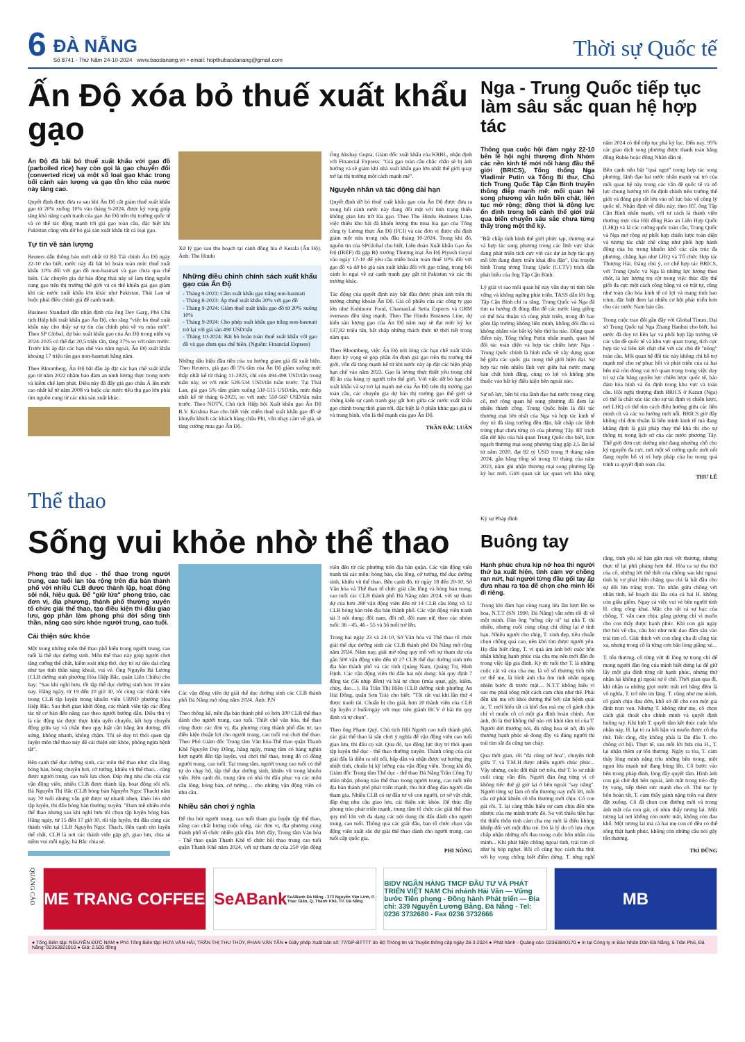6
ĐÀ NẴNG
Số 8741 - Thứ Năm 24-10-2024 www.baodanang.vn • email: hopthubaodanang@gmail.com
Thời sự Quốc tế
Ấn Độ xóa bỏ thuế xuất khẩu gạo
Ấn Độ đã bãi bỏ thuế xuất khẩu với gạo đồ (parboiled rice) hay còn gọi là gạo chuyển đổi (converted rice) và một số loại gạo khác trong bối cảnh sản lượng và gạo tồn kho của nước này tăng cao.
Quyết định được đưa ra sau khi Ấn Độ cắt giảm thuế xuất khẩu gạo từ 20% xuống 10% vào tháng 9-2024, được kỳ vọng giúp tăng khả năng cạnh tranh của gạo Ấn Độ trên thị trường quốc tế và có thể tác động mạnh tới giá gạo toàn cầu, đặc biệt khi Pakistan cũng vừa dỡ bỏ giá sàn xuất khẩu tất cả loại gạo.
Tự tin về sản lượng
Reuters dẫn thông báo mới nhất từ Bộ Tài chính Ấn Độ ngày 22-10 cho biết, nước này đã bãi bỏ hoàn toàn mức thuế xuất khẩu 10% đối với gạo đồ non-basmati và gạo chưa qua chế biến. Các chuyên gia dự báo động thái này sẽ làm tăng nguồn cung gạo trên thị trường thế giới và có thể khiến giá gạo giảm khi các nước xuất khẩu lớn khác như Pakistan, Thái Lan sẽ buộc phải điều chỉnh giá để cạnh tranh.
Business Standard dẫn nhận định của ông Dev Garg, Phó Chủ tịch Hiệp hội xuất khẩu gạo Ấn Độ, cho rằng "việc bỏ thuế xuất khẩu này cho thấy sự tự tin của chính phủ về vụ mùa mới". Theo SP Global, dự báo xuất khẩu gạo của Ấn Độ trong niên vụ 2024-2025 có thể đạt 20,5 triệu tấn, tăng 37% so với năm trước. Trước khi áp đặt các hạn chế vào năm ngoái, Ấn Độ xuất khẩu khoảng 17 triệu tấn gạo non-basmati hằng năm.
Theo Bloomberg, Ấn Độ bắt đầu áp đặt các hạn chế xuất khẩu gạo từ năm 2022 nhằm bảo đảm an ninh lương thực trong nước và kiềm chế lạm phát. Điều này đã đẩy giá gạo châu Á lên mức cao nhất kể từ năm 2008 và buộc các nước tiêu thụ gạo lớn phải tìm nguồn cung từ các nhà sản xuất khác.
Xử lý gạo sau thu hoạch tại cánh đồng lúa ở Kerala (Ấn Độ). Ảnh: The Hindu
Những điều chỉnh chính sách xuất khẩu gạo của Ấn Độ
- Tháng 9-2023: Cấm xuất khẩu gạo trắng non-basmati
- Tháng 8-2023: Áp thuế xuất khẩu 20% với gạo đồ
- Tháng 9-2024: Giảm thuế xuất khẩu gạo đồ từ 20% xuống 10%
- Tháng 9-2024: Cho phép xuất khẩu gạo trắng non-basmati trở lại với giá sàn 490 USD/tấn
- Tháng 10-2024: Bãi bỏ hoàn toàn thuế xuất khẩu với gạo đồ và gạo chưa qua chế biến. (Nguồn: Financial Express)
Những dấu hiệu đầu tiên của xu hướng giảm giá đã xuất hiện. Theo Reuters, giá gạo đồ 5% tấm của Ấn Độ giảm xuống mức thấp nhất kể từ tháng 11-2023, chỉ còn 494-498 USD/tấn trong tuần này, so với mức 528-534 USD/tấn tuần trước. Tại Thái Lan, giá gạo 5% tấm giảm xuống 510-515 USD/tấn, mức thấp nhất kể từ tháng 6-2023, so với mức 550-560 USD/tấn tuần trước. Theo NDTV, Chủ tịch Hiệp hội Xuất khẩu gạo Ấn Độ B.V. Krishna Rao cho biết việc miễn thuế xuất khẩu gạo đồ sẽ khuyến khích các khách hàng châu Phi, vốn nhạy cảm về giá, sẽ tăng cường mua gạo Ấn Độ.
Ông Akshay Gupta, Giám đốc xuất khẩu của KRBL, nhận định với Financial Express: "Giá gạo toàn cầu chắc chắn sẽ bị ảnh hưởng và sẽ giảm khi nhà xuất khẩu gạo lớn nhất thế giới quay trở lại thị trường một cách mạnh mẽ".
Nguyên nhân và tác động dài hạn
Quyết định dỡ bỏ thuế xuất khẩu gạo của Ấn Độ được đưa ra trong bối cảnh nước này đang đối mặt với tình trạng thiếu không gian lưu trữ lúa gạo. Theo The Hindu Business Line, việc thiếu kho bãi đã khiến lượng thu mua lúa gạo của Tổng công ty Lương thực Ấn Độ (FCI) và các đơn vị được chỉ định giảm một nửa trong nửa đầu tháng 10-2024. Trong khi đó, nguồn tin của SPGlobal cho biết, Liên đoàn Xuất khẩu Gạo Ấn Độ (IREF) đã gặp Bộ trưởng Thương mại Ấn Độ Piyush Goyal vào ngày 17-10 để yêu cầu miễn hoàn toàn thuế 10% đối với gạo đồ và dỡ bỏ giá sàn xuất khẩu đối với gạo trắng, trong bối cảnh lo ngại về sự cạnh tranh gay gắt từ Pakistan và các thị trường khác.
Tác động của quyết định này bắt đầu được phản ánh trên thị trường chứng khoán Ấn Độ. Giá cổ phiếu của các công ty gạo lớn như Kohinoor Food, ChamanLal Setia Exports và GRM overseas đều tăng mạnh. Theo The Hindu Business Line, dự kiến sản lượng gạo của Ấn Độ năm nay sẽ đạt mức kỷ lục 137,82 triệu tấn, bất chấp những thách thức từ thời tiết trong năm qua.
Theo Bloomberg, việc Ấn Độ nới lỏng các hạn chế xuất khẩu được kỳ vọng sẽ góp phần ổn định giá gạo trên thị trường thế giới, vốn đã tăng mạnh kể từ khi nước này áp đặt các biện pháp hạn chế vào năm 2023. Gạo là lương thực thiết yếu trong chế độ ăn của hàng tỷ người trên thế giới. Với việc dỡ bỏ hạn chế xuất khẩu và sự trở lại mạnh mẽ của Ấn Độ trên thị trường gạo toàn cầu, các chuyên gia dự báo thị trường gạo thế giới sẽ chứng kiến sự cạnh tranh gay gắt hơn giữa các nước xuất khẩu gạo chính trong thời gian tới, đặc biệt là ở phân khúc gạo giá rẻ và trung bình, vốn là thế mạnh của gạo Ấn Độ.
TRẦN ĐẮC LUÂN
Nga - Trung Quốc tiếp tục làm sâu sắc quan hệ hợp tác
Thông qua cuộc hội đàm ngày 22-10 bên lề hội nghị thượng đỉnh Nhóm các nền kinh tế mới nổi hàng đầu thế giới (BRICS), Tổng thống Nga Vladimir Putin và Tổng Bí thư, Chủ tịch Trung Quốc Tập Cận Bình truyền thông điệp mạnh mẽ: mối quan hệ song phương vẫn luôn bền chặt, liên tục mở rộng; đồng thời là động lực ổn định trong bối cảnh thế giới trải qua biến chuyển sâu sắc chưa từng thấy trong một thế kỷ.
"Bất chấp tình hình thế giới phức tạp, thương mại và hợp tác song phương trong các lĩnh vực khác đang phát triển tích cực với các dự án hợp tác quy mô lớn đang được triển khai đều đặn", Đài truyền hình Trung ương Trung Quốc (CCTV) trích dẫn phát biểu của ông Tập Cận Bình.
Lý giải vì sao mối quan hệ này vẫn duy trì tính bền vững và không ngừng phát triển, TASS dẫn lời ông Tập Cận Bình chỉ ra rằng, Trung Quốc và Nga đã tìm ra hướng đi đúng đắn để các nước láng giềng có thể hòa thuận và cùng phát triển, trong đó bao gồm lập trường không liên minh, không đối đầu và không nhắm vào bất kỳ bên thứ ba nào. Đồng quan điểm này, Tổng thống Putin nhấn mạnh, quan hệ đối tác toàn diện và hợp tác chiến lược Nga - Trung Quốc chính là hình mẫu về xây dựng quan hệ giữa các quốc gia trong thế giới hiện đại. Sự hợp tác trên nhiều lĩnh vực giữa hai nước mang bản chất bình đẳng, cùng có lợi và không phụ thuộc vào bất kỳ điều kiện bên ngoài nào.
Sự nỗ lực, bền bỉ của lãnh đạo hai nước trong củng cố, mở rộng quan hệ song phương đã đem lại nhiều thành công. Trung Quốc hiện là đối tác thương mại lớn nhất của Nga và hợp tác kinh tế duy trì đà tăng trưởng đều đặn, bất chấp các lệnh trừng phạt chưa từng có của phương Tây. RT trích dẫn dữ liệu của hải quan Trung Quốc cho biết, kim ngạch thương mại song phương tăng gấp 2,5 lần kể từ năm 2020, đạt 82 tỷ USD trong 9 tháng năm 2024, gần bằng tổng số trong 10 tháng của năm 2023, năm ghi nhận thương mại song phương lập kỷ lục mới. Giới quan sát lạc quan với khả năng năm 2024 có thể tiếp tục phá kỷ lục. Đến nay, 95% các giao dịch song phương được thanh toán bằng đồng Ruble hoặc đồng Nhân dân tệ.
Bên cạnh nêu bật "quả ngọt" trong hợp tác song phương, lãnh đạo hai nước nhấn mạnh vai trò của mối quan hệ này trong các vấn đề quốc tế và nỗ lực chung hướng tới ổn định chính trên trường thế giới và đóng góp rất lớn vào nỗ lực bảo vệ công lý quốc tế. Nhận định về điều này, theo RT, ông Tập Cận Bình nhấn mạnh, với tư cách là thành viên thường trực của Hội đồng Bảo an Liên Hợp Quốc (LHQ) và là các cường quốc toàn cầu, Trung Quốc và Nga mở rộng sự phối hợp chiến lược toàn diện và tương tác chặt chẽ cũng như phối hợp hành động của họ trong khuôn khổ các cấu trúc đa phương, chẳng hạn như LHQ và Tổ chức Hợp tác Thượng Hải. Đáng chú ý, cơ chế hợp tác BRICS, với Trung Quốc và Nga là những lực lượng then chốt, là lực lượng trụ cột trong việc thúc đẩy thế giới đa cực một cách công bằng và có trật tự, cũng như toàn cầu hóa kinh tế có lợi và mang tính bao trùm, đặc biệt đem lại nhiều cơ hội phát triển hơn cho các nước Nam bán cầu.
Trong cuộc trao đổi gần đây với Global Times, Đại sứ Trung Quốc tại Nga Zhang Hanhui cho biết, hai nước đã duy trì liên lạc và phối hợp lập trường về các vấn đề quốc tế và khu vực quan trọng, tích cực hợp tác và liên kết chặt chẽ với các chủ đề "nóng" toàn cầu. Mối quan hệ đối tác này không chỉ hỗ trợ mạnh mẽ cho sự phục hồi và phát triển của cả hai bên mà còn đóng vai trò quan trọng trong việc duy trì sự cân bằng quyền lực chiến lược quốc tế, bảo đảm hòa bình và ổn định trong khu vực và toàn cầu. Hội nghị thượng đỉnh BRICS ở Kazan (Nga) có thể là chất xúc tác cho sự tái định vị chiến lược, nơi LHQ có thể tìm cách điều hướng giữa các liên minh cũ và các xu hướng mới nổi. BRICS giờ đây không chỉ đơn thuần là liên minh kinh tế mà đang khẳng định là giải pháp thay thế khả thi cho sự thống trị trong lịch sử của các nước phương Tây. Thế giới đơn cực dường như đang nhường chỗ cho kỷ nguyên đa cực, nơi một số cường quốc mới nổi đang tuyên bố vị trí hợp pháp của họ trong quá trình ra quyết định toàn cầu.
THƯ LÊ
Thể thao
Sống vui khỏe nhờ thể thao
Phong trào thể dục - thể thao trong người trung, cao tuổi lan tỏa rộng trên địa bàn thành phố với nhiều CLB được thành lập, hoạt động sôi nổi, hiệu quả. Để "giữ lửa" phong trào, các đơn vị, địa phương, thành phố thường xuyên tổ chức giải thể thao, tạo điều kiện thi đấu giao lưu, góp phần làm phong phú đời sống tinh thần, nâng cao sức khỏe người trung, cao tuổi.
Cải thiện sức khỏe
Một trong những môn thể thao phổ biến trong người trung, cao tuổi là thể dục dưỡng sinh. Môn thể thao này giúp người chơi tăng cường thể chất, kiểm soát nhịp thở, duy trì sự dẻo dai cũng như tạo tinh thần sảng khoái, vui vẻ. Ông Nguyễn Bá Lương (CLB dưỡng sinh phường Hòa Hiệp Bắc, quận Liên Chiểu) cho hay: "Sau khi nghỉ hưu, tôi tập thể dục dưỡng sinh hơn 10 năm nay. Hằng ngày, từ 19 đến 20 giờ 30, tôi cùng các thành viên trong CLB tập luyện trong khuôn viên UBND phường Hòa Hiệp Bắc. Sau thời gian khởi động, các thành viên tập các động tác từ cơ bản đến nâng cao theo người hướng dẫn. Điều thú vị là các động tác được thực hiện uyển chuyển, kết hợp chuyển động giữa tay và chân theo quy luật cân bằng âm dương, đối xứng, không nhanh, không chậm. Tôi sẽ duy trì thói quen tập luyện môn thể thao này để cải thiện sức khỏe, phòng ngừa bệnh tật".
Bên cạnh thể dục dưỡng sinh, các môn thể thao như: cầu lông, bóng bàn, bóng chuyền hơi, cờ tướng, khiêu vũ thể thao... cũng được người trung, cao tuổi lựa chọn. Đáp ứng nhu cầu của các vận động viên, nhiều CLB được thành lập, hoạt động sôi nổi. Bà Nguyễn Thị Bắc (CLB bóng bàn Nguyễn Ngọc Thạch) năm nay 70 tuổi nhưng vẫn giữ được sự nhanh nhẹn, khéo léo nhờ tập luyện, thi đấu bóng bàn thường xuyên. "Đam mê nhiều môn thể thao nhưng sau khi nghỉ hưu tôi chọn tập luyện bóng bàn. Hằng ngày, từ 15 đến 17 giờ 30, tôi tập luyện, thi đấu cùng các thành viên tại CLB Nguyễn Ngọc Thạch. Bên cạnh rèn luyện thể chất, CLB là nơi các thành viên gặp gỡ, giao lưu, chia sẻ niềm vui mỗi ngày, bà Bắc chia sẻ.
Các vận động viên dự giải thể dục dưỡng sinh các CLB thành phố Đà Nẵng mở rộng năm 2024. Ảnh: P.N
Theo thống kê, trên địa bàn thành phố có hơn 300 CLB thể thao dành cho người trung, cao tuổi. Thiết chế văn hóa, thể thao cũng được các đơn vị, địa phương cùng thành phố đầu tư, tạo điều kiện thuận lợi cho người trung, cao tuổi vui chơi thể thao. Theo Phó Giám đốc Trung tâm Văn hóa-Thể thao quận Thanh Khê Nguyễn Duy Đông, hằng ngày, trung tâm có hàng nghìn lượt người đến tập luyện, vui chơi thể thao, trong đó có đông người trung, cao tuổi. Tại trung tâm, người trung cao tuổi có thể tự do chạy bộ, tập thể dục dưỡng sinh, khiêu vũ trong khuôn viên. Bên cạnh đó, trung tâm có nhà thi đấu phục vụ các môn cầu lông, bóng bàn, cờ tướng… cho những vận động viên có nhu cầu.
Nhiều sân chơi ý nghĩa
Để thu hút người trung, cao tuổi tham gia luyện tập thể thao, nâng cao chất lượng cuộc sống, các đơn vị, địa phương cùng thành phố tổ chức nhiều giải đấu. Mới đây, Trung tâm Văn hóa - Thể thao quận Thanh Khê tổ chức hội thao trung cao tuổi quận Thanh Khê năm 2024, với sự tham dự của 250 vận động viên đến từ các phường trên địa bàn quận. Các vận động viên tranh tài các môn: bóng bàn, cầu lông, cờ tướng, thể dục dưỡng sinh, khiêu vũ thể thao. Bên cạnh đó, từ ngày 18 đến 20-10, Sở Văn hóa và Thể thao tổ chức giải cầu lông và bóng bàn trung, cao tuổi các CLB thành phố Đà Nẵng năm 2024, với sự tham dự của hơn 280 vận động viên đến từ 14 CLB cầu lông và 12 CLB bóng bàn trên địa bàn thành phố. Các vận động viên tranh tài 3 nội dung: đôi nam, đôi nữ, đôi nam nữ, theo các nhóm tuổi: 36 - 45, 46 - 55 và 56 tuổi trở lên.
Trong hai ngày 23 và 24-10, Sở Văn hóa và Thể thao tổ chức giải thể dục dưỡng sinh các CLB thành phố Đà Nẵng mở rộng năm 2024. Năm nay, giải mở rộng quy mô với sự tham dự của gần 500 vận động viên đến từ 27 CLB thể dục dưỡng sinh trên địa bàn thành phố và các tỉnh Quảng Nam, Quảng Trị, Bình Định. Các vận động viên thi đấu hai nội dung: bài quy định 7 động tác (56 nhịp đếm) và bài tự chọn (múa quạt, gậy, kiếm, chùy, dao…). Bà Trần Thị Hiền (CLB dưỡng sinh phường An Hải Đông, quận Sơn Trà) cho biết: "Tôi rất vui khi lần thứ 4 được tranh tài. Chuẩn bị cho giải, hơn 20 thành viên của CLB tập luyện 2 buổi/ngày với mục tiêu giành HCV ở bài thi quy định và tự chọn".
Theo ông Phạm Quý, Chủ tịch Hội Người cao tuổi thành phố, các giải thể thao là sân chơi ý nghĩa để vận động viên cao tuổi giao lưu, thi đấu cọ xát. Qua đó, tạo động lực duy trì thói quen tập luyện thể dục - thể thao thường xuyên. Thành công của các giải đấu là diễn ra sôi nổi, hấp dẫn và nhận được sự hưởng ứng nhiệt tình, chuẩn bị kỹ lưỡng của vận động viên. Trong khi đó, Giám đốc Trung tâm Thể dục - thể thao Đà Nẵng Trần Công Tự nhìn nhận, phong trào thể thao trong người trung, cao tuổi trên địa bàn thành phố phát triển mạnh, thu hút đông đảo người dân tham gia. Nhiều CLB có sự đầu tư về con người, cơ sở vật chất, đáp ứng nhu cầu giao lưu, cải thiện sức khỏe. Để thúc đẩy phong trào phát triển mạnh, trung tâm tổ chức các giải thể thao quy mô lớn với đa dạng các nội dung thi đấu dành cho người trung, cao tuổi. Thông qua các giải đấu, ban tổ chức chọn vận động viên xuất sắc dự giải thể thao dành cho người trung, cao tuổi cấp quốc gia.
PHI NÔNG
Ký sự Pháp đình
Buông tay
Hạnh phúc chưa kịp nở hoa thì người thứ ba xuất hiện, tình cảm vợ chồng rạn nứt, hai người từng đầu gối tay ấp đưa nhau ra tòa để chọn cho mình lối đi riêng.
Trong khi đám bạn cùng trang lứa lần lượt lên xe hoa, N.T.T (SN 1990, Đà Nẵng) vẫn sớm tối đi về một mình. Đàn ông "trồng cây si" tại nhà T. thì nhiều, nhưng cuối cùng cũng chỉ dừng lại ở tình bạn. Nhiều người cho rằng, T. xinh đẹp, tiêu chuẩn chọn chồng quá cao, nên khó tìm được người yêu. Họ đâu biết rằng, T. vì quá ám ảnh bởi cuộc hôn nhân không hạnh phúc của cha mẹ nên mới đắn đo trong việc lập gia đình. Ký ức tuổi thơ T. là những cuộc cãi vã của cha mẹ, là vô số thương tích trên cơ thể mẹ, là hình ảnh cha ôm tình nhân ngang nhiên bước đi trước mặt… N.T.T không hiểu vì sao mẹ phải sống một cách cam chịu như thế. Phải đến khi mẹ rời khỏi dương thế bởi căn bệnh quái ác, T. mới hiểu tất cả khổ đau mà mẹ cố gánh chịu chỉ vì muốn cô có một gia đình hoàn chỉnh. Ám ảnh, đó là thứ không thể nào rời khỏi tâm trí của T. Người đời thường nói, đủ nắng hoa sẽ nở, đủ yêu thương hạnh phúc sẽ đong đầy và đúng người thì trái tim sắt đá cũng tan chảy.
Qua thời gian, rồi "đá cũng nở hoa", chuyện tình giữa T. và T.M.H được nhiều người chúc phúc... Vậy nhưng, cuộc đời thật trớ trêu, thứ T. lo sợ nhất cuối cùng vẫn đến. Người đàn ông từng vì cô không tiếc thứ gì giờ lại ở bên ngoài "say nắng". Người từng sợ làm cô tổn thương nay mỗi lời, mỗi câu cứ phải khiến cô tổn thương mới chịu. Có con gái rồi, T. lại càng thấu hiểu sự cam chịu đến nhu nhược của mẹ mình trước đó. So với thiếu tiền bạc thì thiếu thốn tình cảm cha mẹ mới là điều khủng khiếp đối với một đứa trẻ. Đó là lý do cô lựa chọn chấp nhận những nỗi đau trong cuộc hôn nhân của mình... Khi phát hiện chồng ngoại tình, trái tim cô như bị bóp nghẹt. Rồi cô cũng học cách tha thứ, với hy vọng chồng biết điểm dừng. T. từng nghĩ rằng, tình yêu sẽ hàn gắn mọi vết thương, nhưng thực tế lại phũ phàng hơn thế. Hóa ra sự tha thứ của cô, những lời thề thốt của chồng sau khi ngoại tình bị vợ phát hiện chẳng qua chỉ là bất đầu cho sự dối lừa trắng trợn. Tin nhắn giữa chồng với nhân tình, kế hoạch dài lâu của cả hai H. không còn giấu giếm. Ngay cả việc vui vẻ bên người tình H. cũng công khai. Mặc cho tất cả sự bạc của chồng, T. vẫn cam chịu, gắng gượng chỉ vì muốn cho con thấy được hạnh phúc. Khi con gái ngày thơ hỏi về cha, câu hỏi như mũi dao đâm sâu vào trái tim cô. Giải thích với con rằng cha đi công tác xa, nhưng trong cô là từng cơn bão lòng giằng xé...
T. tổn thương, cô từng vứt đi lòng tự trọng chỉ để mong người đàn ông của mình biết dừng lại để giữ lấy một gia đình từng rất hạnh phúc, nhưng thứ nhận lại không gì ngoài sự ê chề. Thời gian qua đi, khi nhận ra những giọt nước mắt rơi hằng đêm là vô nghĩa, T. trở nên im lặng. T. cũng như mẹ mình, cố gánh chịu đau đớn, khổ sở để cho con một gia đình trọn vẹn. Nhưng T. không như mẹ, cô chọn cách giải thoát cho chính mình và quyết định buông tay. Khi biết T. quyết tâm kết thúc cuộc hôn nhân này, H. lại tỏ ra hối hận và muốn được cô tha thứ. Tiếc rằng, đây không phải là lần đầu T. cho chồng cơ hội. Thực tế, sau mỗi lời hứa của H., T. lại nhận thêm sự tổn thương. Ngày ra tòa, T. cảm thấy lòng mình nặng trĩu những bên trong, một ngọn lửa mạnh mẽ đang bùng lên. Cô bước vào bên trong pháp đình, lòng đầy quyết tâm. Hình ảnh con gái chờ đợi bên ngoài, ánh mắt trong trẻo đầy hy vọng, tiếp thêm sức mạnh cho cô. Thủ tục ly hôn hoàn tất, T. cảm thấy gánh nặng trên vai được đặt xuống. Cô đã chọn con đường mới và trong ánh mắt của con gái, cô nhìn thấy tương lai. Một tương lai nơi không còn nước mắt, không còn đau khổ. Một tương lai mà cả hai mẹ con cô đều có thể sống thật hạnh phúc, không còn những câu nói gây tổn thương.
TRÍ DŨNG
QUẢNG CÁO
ME TRANG COFFEE SeABank
SeABank Đà Nẵng - 373 Nguyễn Văn Linh, P. Thạc Gián, Q. Thanh Khê, TP. Đà Nẵng
BIDV NGÂN HÀNG TMCP ĐẦU TƯ VÀ PHÁT TRIỂN VIỆT NAM Chi nhánh Hải Vân — Vững bước Tiên phong - Đồng hành Phát triển — Địa chỉ: 339 Nguyễn Lương Bằng, Đà Nẵng - Tel: 0236 3732680 - Fax 0236 3732666
MB
● Tổng Biên tập: NGUYỄN ĐỨC NAM ● Phó Tổng Biên tập: HỨA VĂN HẢI, TRẦN THỊ THU THỦY, PHAN VĂN TẤN ● Giấy phép Xuất bản số: 77/GP-BTTTT do Bộ Thông tin và Truyền thông cấp ngày 28-3-2024 ● Phát hành - Quảng cáo: 02363840170 ● In tại Công ty in Báo Nhân Dân Đà Nẵng, 6 Trần Phú, Đà Nẵng: 02363821010 ● Giá: 2.500 đồng